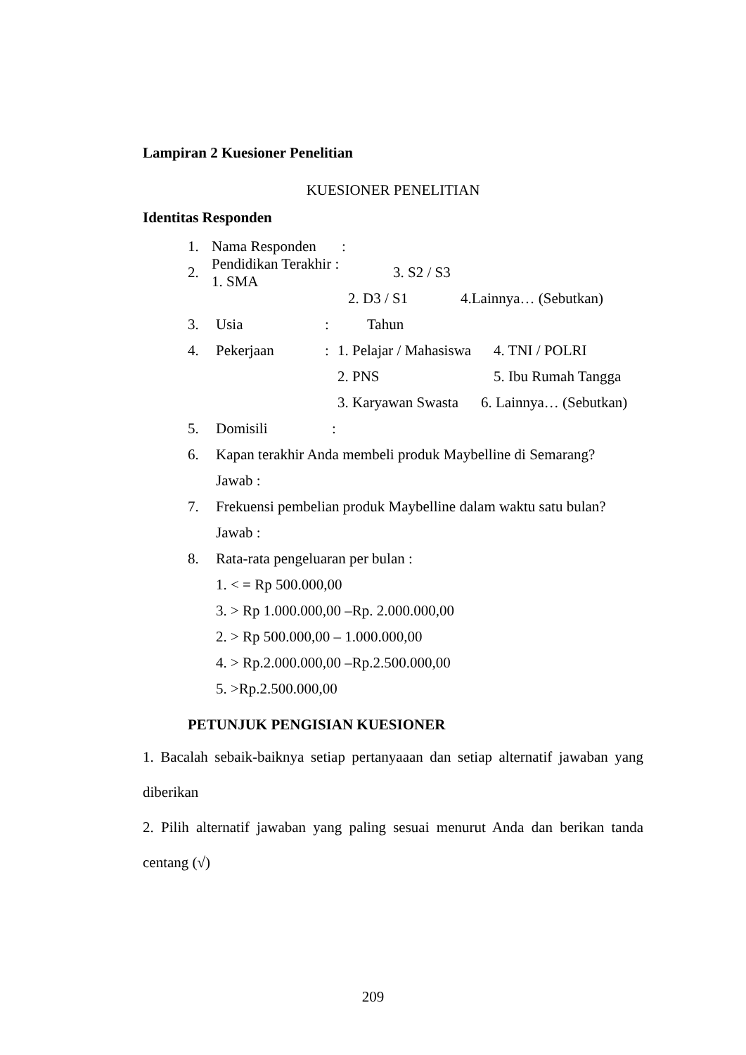Lampiran 2 Kuesioner Penelitian
KUESIONER PENELITIAN
Identitas Responden
1. Nama Responden:
2. Pendidikan Terakhir : 1. SMA 3. S2 / S3
2. D3 / S1 4.Lainnya… (Sebutkan)
3. Usia: Tahun
4. Pekerjaan: 1. Pelajar / Mahasiswa 4. TNI / POLRI
2. PNS 5. Ibu Rumah Tangga
3. Karyawan Swasta 6. Lainnya… (Sebutkan)
5. Domisili:
6. Kapan terakhir Anda membeli produk Maybelline di Semarang?
Jawab :
7. Frekuensi pembelian produk Maybelline dalam waktu satu bulan?
Jawab :
8. Rata-rata pengeluaran per bulan :
1. < = Rp 500.000,00
3. > Rp 1.000.000,00 –Rp. 2.000.000,00
2. > Rp 500.000,00 – 1.000.000,00
4. > Rp.2.000.000,00 –Rp.2.500.000,00
5. >Rp.2.500.000,00
PETUNJUK PENGISIAN KUESIONER
1. Bacalah sebaik-baiknya setiap pertanyaaan dan setiap alternatif jawaban yang diberikan
2. Pilih alternatif jawaban yang paling sesuai menurut Anda dan berikan tanda centang (√)
209